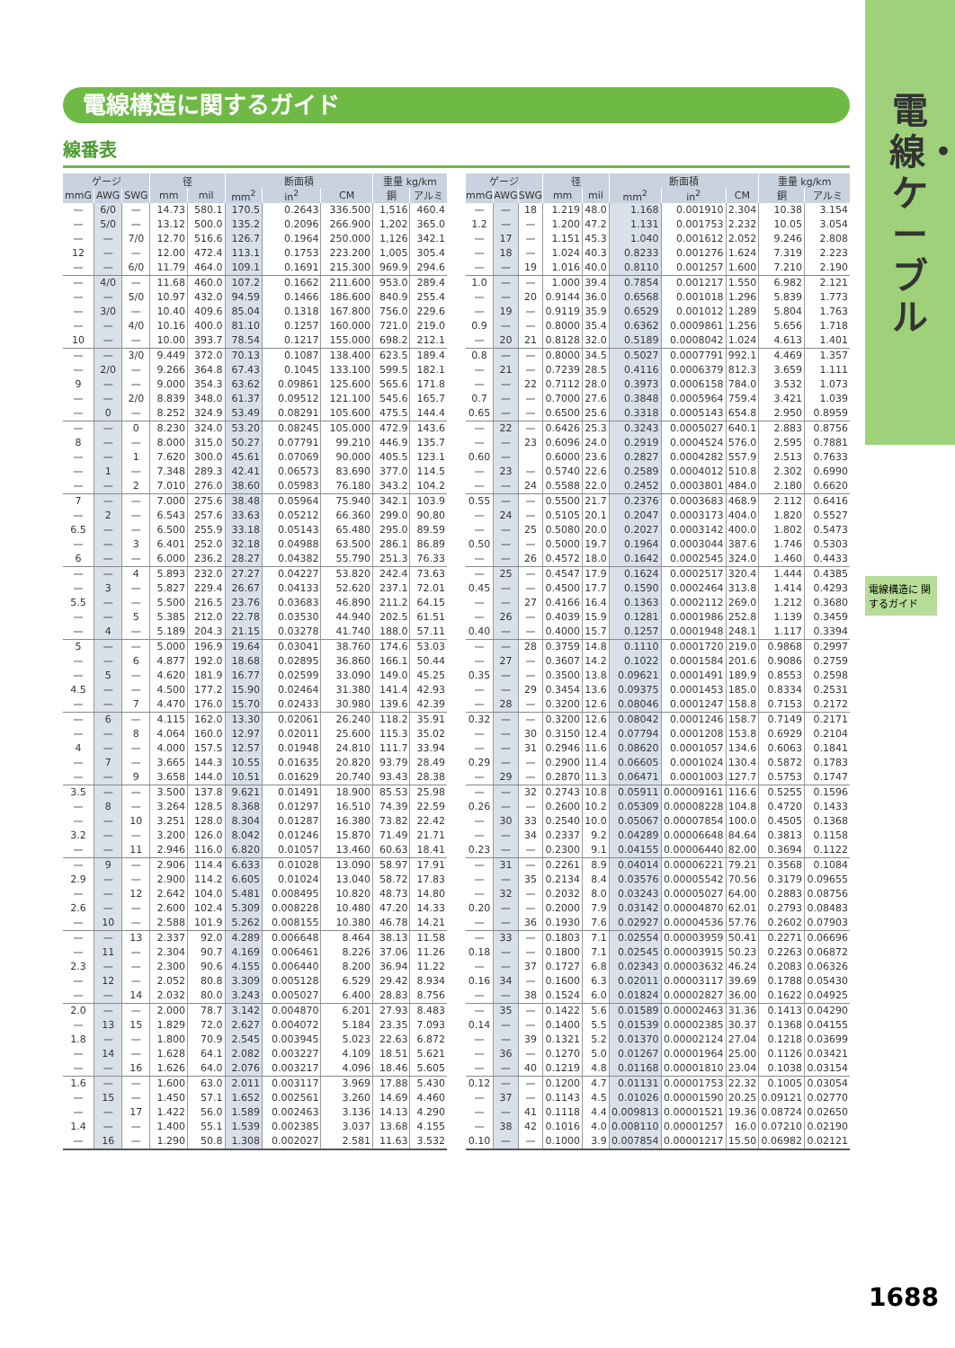電線構造に関するガイド
線番表
| ゲージ | | | 径 | | 断面積 | | | 重量 kg/km | |
| --- | --- | --- | --- | --- | --- | --- | --- | --- | --- |
| mmG | AWG | SWG | mm | mil | mm<sup>2</sup> | in<sup>2</sup> | CM | 銅 | アルミ |
| — | 6/0 | — | 14.73 | 580.1 | 170.5 | 0.2643 | 336.500 | 1,516 | 460.4 |
| — | 5/0 | — | 13.12 | 500.0 | 135.2 | 0.2096 | 266.900 | 1,202 | 365.0 |
| — | — | 7/0 | 12.70 | 516.6 | 126.7 | 0.1964 | 250.000 | 1,126 | 342.1 |
| 12 | — | — | 12.00 | 472.4 | 113.1 | 0.1753 | 223.200 | 1,005 | 305.4 |
| — | — | 6/0 | 11.79 | 464.0 | 109.1 | 0.1691 | 215.300 | 969.9 | 294.6 |
| — | 4/0 | — | 11.68 | 460.0 | 107.2 | 0.1662 | 211.600 | 953.0 | 289.4 |
| — | — | 5/0 | 10.97 | 432.0 | 94.59 | 0.1466 | 186.600 | 840.9 | 255.4 |
| — | 3/0 | — | 10.40 | 409.6 | 85.04 | 0.1318 | 167.800 | 756.0 | 229.6 |
| — | — | 4/0 | 10.16 | 400.0 | 81.10 | 0.1257 | 160.000 | 721.0 | 219.0 |
| 10 | — | — | 10.00 | 393.7 | 78.54 | 0.1217 | 155.000 | 698.2 | 212.1 |
| — | — | 3/0 | 9.449 | 372.0 | 70.13 | 0.1087 | 138.400 | 623.5 | 189.4 |
| — | 2/0 | — | 9.266 | 364.8 | 67.43 | 0.1045 | 133.100 | 599.5 | 182.1 |
| 9 | — | — | 9.000 | 354.3 | 63.62 | 0.09861 | 125.600 | 565.6 | 171.8 |
| — | — | 2/0 | 8.839 | 348.0 | 61.37 | 0.09512 | 121.100 | 545.6 | 165.7 |
| — | 0 | — | 8.252 | 324.9 | 53.49 | 0.08291 | 105.600 | 475.5 | 144.4 |
| — | — | 0 | 8.230 | 324.0 | 53.20 | 0.08245 | 105.000 | 472.9 | 143.6 |
| 8 | — | — | 8.000 | 315.0 | 50.27 | 0.07791 | 99.210 | 446.9 | 135.7 |
| — | — | 1 | 7.620 | 300.0 | 45.61 | 0.07069 | 90.000 | 405.5 | 123.1 |
| — | 1 | — | 7.348 | 289.3 | 42.41 | 0.06573 | 83.690 | 377.0 | 114.5 |
| — | — | 2 | 7.010 | 276.0 | 38.60 | 0.05983 | 76.180 | 343.2 | 104.2 |
| 7 | — | — | 7.000 | 275.6 | 38.48 | 0.05964 | 75.940 | 342.1 | 103.9 |
| — | 2 | — | 6.543 | 257.6 | 33.63 | 0.05212 | 66.360 | 299.0 | 90.80 |
| 6.5 | — | — | 6.500 | 255.9 | 33.18 | 0.05143 | 65.480 | 295.0 | 89.59 |
| — | — | 3 | 6.401 | 252.0 | 32.18 | 0.04988 | 63.500 | 286.1 | 86.89 |
| 6 | — | — | 6.000 | 236.2 | 28.27 | 0.04382 | 55.790 | 251.3 | 76.33 |
| — | — | 4 | 5.893 | 232.0 | 27.27 | 0.04227 | 53.820 | 242.4 | 73.63 |
| — | 3 | — | 5.827 | 229.4 | 26.67 | 0.04133 | 52.620 | 237.1 | 72.01 |
| 5.5 | — | — | 5.500 | 216.5 | 23.76 | 0.03683 | 46.890 | 211.2 | 64.15 |
| — | — | 5 | 5.385 | 212.0 | 22.78 | 0.03530 | 44.940 | 202.5 | 61.51 |
| — | 4 | — | 5.189 | 204.3 | 21.15 | 0.03278 | 41.740 | 188.0 | 57.11 |
| 5 | — | — | 5.000 | 196.9 | 19.64 | 0.03041 | 38.760 | 174.6 | 53.03 |
| — | — | 6 | 4.877 | 192.0 | 18.68 | 0.02895 | 36.860 | 166.1 | 50.44 |
| — | 5 | — | 4.620 | 181.9 | 16.77 | 0.02599 | 33.090 | 149.0 | 45.25 |
| 4.5 | — | — | 4.500 | 177.2 | 15.90 | 0.02464 | 31.380 | 141.4 | 42.93 |
| — | — | 7 | 4.470 | 176.0 | 15.70 | 0.02433 | 30.980 | 139.6 | 42.39 |
| — | 6 | — | 4.115 | 162.0 | 13.30 | 0.02061 | 26.240 | 118.2 | 35.91 |
| — | — | 8 | 4.064 | 160.0 | 12.97 | 0.02011 | 25.600 | 115.3 | 35.02 |
| 4 | — | — | 4.000 | 157.5 | 12.57 | 0.01948 | 24.810 | 111.7 | 33.94 |
| — | 7 | — | 3.665 | 144.3 | 10.55 | 0.01635 | 20.820 | 93.79 | 28.49 |
| — | — | 9 | 3.658 | 144.0 | 10.51 | 0.01629 | 20.740 | 93.43 | 28.38 |
| 3.5 | — | — | 3.500 | 137.8 | 9.621 | 0.01491 | 18.900 | 85.53 | 25.98 |
| — | 8 | — | 3.264 | 128.5 | 8.368 | 0.01297 | 16.510 | 74.39 | 22.59 |
| — | — | 10 | 3.251 | 128.0 | 8.304 | 0.01287 | 16.380 | 73.82 | 22.42 |
| 3.2 | — | — | 3.200 | 126.0 | 8.042 | 0.01246 | 15.870 | 71.49 | 21.71 |
| — | — | 11 | 2.946 | 116.0 | 6.820 | 0.01057 | 13.460 | 60.63 | 18.41 |
| — | 9 | — | 2.906 | 114.4 | 6.633 | 0.01028 | 13.090 | 58.97 | 17.91 |
| 2.9 | — | — | 2.900 | 114.2 | 6.605 | 0.01024 | 13.040 | 58.72 | 17.83 |
| — | — | 12 | 2.642 | 104.0 | 5.481 | 0.008495 | 10.820 | 48.73 | 14.80 |
| 2.6 | — | — | 2.600 | 102.4 | 5.309 | 0.008228 | 10.480 | 47.20 | 14.33 |
| — | 10 | — | 2.588 | 101.9 | 5.262 | 0.008155 | 10.380 | 46.78 | 14.21 |
| — | — | 13 | 2.337 | 92.0 | 4.289 | 0.006648 | 8.464 | 38.13 | 11.58 |
| — | 11 | — | 2.304 | 90.7 | 4.169 | 0.006461 | 8.226 | 37.06 | 11.26 |
| 2.3 | — | — | 2.300 | 90.6 | 4.155 | 0.006440 | 8.200 | 36.94 | 11.22 |
| — | 12 | — | 2.052 | 80.8 | 3.309 | 0.005128 | 6.529 | 29.42 | 8.934 |
| — | — | 14 | 2.032 | 80.0 | 3.243 | 0.005027 | 6.400 | 28.83 | 8.756 |
| 2.0 | — | — | 2.000 | 78.7 | 3.142 | 0.004870 | 6.201 | 27.93 | 8.483 |
| — | 13 | 15 | 1.829 | 72.0 | 2.627 | 0.004072 | 5.184 | 23.35 | 7.093 |
| 1.8 | — | — | 1.800 | 70.9 | 2.545 | 0.003945 | 5.023 | 22.63 | 6.872 |
| — | 14 | — | 1.628 | 64.1 | 2.082 | 0.003227 | 4.109 | 18.51 | 5.621 |
| — | — | 16 | 1.626 | 64.0 | 2.076 | 0.003217 | 4.096 | 18.46 | 5.605 |
| 1.6 | — | — | 1.600 | 63.0 | 2.011 | 0.003117 | 3.969 | 17.88 | 5.430 |
| — | 15 | — | 1.450 | 57.1 | 1.652 | 0.002561 | 3.260 | 14.69 | 4.460 |
| — | — | 17 | 1.422 | 56.0 | 1.589 | 0.002463 | 3.136 | 14.13 | 4.290 |
| 1.4 | — | — | 1.400 | 55.1 | 1.539 | 0.002385 | 3.037 | 13.68 | 4.155 |
| — | 16 | — | 1.290 | 50.8 | 1.308 | 0.002027 | 2.581 | 11.63 | 3.532 |
| ゲージ | | | 径 | | 断面積 | | | 重量 kg/km | |
| --- | --- | --- | --- | --- | --- | --- | --- | --- | --- |
| mmG | AWG | SWG | mm | mil | mm<sup>2</sup> | in<sup>2</sup> | CM | 銅 | アルミ |
| — | — | 18 | 1.219 | 48.0 | 1.168 | 0.001910 | 2.304 | 10.38 | 3.154 |
| 1.2 | — | — | 1.200 | 47.2 | 1.131 | 0.001753 | 2.232 | 10.05 | 3.054 |
| — | 17 | — | 1.151 | 45.3 | 1.040 | 0.001612 | 2.052 | 9.246 | 2.808 |
| — | 18 | — | 1.024 | 40.3 | 0.8233 | 0.001276 | 1.624 | 7.319 | 2.223 |
| — | — | 19 | 1.016 | 40.0 | 0.8110 | 0.001257 | 1.600 | 7.210 | 2.190 |
| 1.0 | — | — | 1.000 | 39.4 | 0.7854 | 0.001217 | 1.550 | 6.982 | 2.121 |
| — | — | 20 | 0.9144 | 36.0 | 0.6568 | 0.001018 | 1.296 | 5.839 | 1.773 |
| — | 19 | — | 0.9119 | 35.9 | 0.6529 | 0.001012 | 1.289 | 5.804 | 1.763 |
| 0.9 | — | — | 0.8000 | 35.4 | 0.6362 | 0.0009861 | 1.256 | 5.656 | 1.718 |
| — | 20 | 21 | 0.8128 | 32.0 | 0.5189 | 0.0008042 | 1.024 | 4.613 | 1.401 |
| 0.8 | — | — | 0.8000 | 34.5 | 0.5027 | 0.0007791 | 992.1 | 4.469 | 1.357 |
| — | 21 | — | 0.7239 | 28.5 | 0.4116 | 0.0006379 | 812.3 | 3.659 | 1.111 |
| — | — | 22 | 0.7112 | 28.0 | 0.3973 | 0.0006158 | 784.0 | 3.532 | 1.073 |
| 0.7 | — | — | 0.7000 | 27.6 | 0.3848 | 0.0005964 | 759.4 | 3.421 | 1.039 |
| 0.65 | — | — | 0.6500 | 25.6 | 0.3318 | 0.0005143 | 654.8 | 2.950 | 0.8959 |
| — | 22 | — | 0.6426 | 25.3 | 0.3243 | 0.0005027 | 640.1 | 2.883 | 0.8756 |
| — | — | 23 | 0.6096 | 24.0 | 0.2919 | 0.0004524 | 576.0 | 2.595 | 0.7881 |
| 0.60 | — | | 0.6000 | 23.6 | 0.2827 | 0.0004282 | 557.9 | 2.513 | 0.7633 |
| — | 23 | — | 0.5740 | 22.6 | 0.2589 | 0.0004012 | 510.8 | 2.302 | 0.6990 |
| — | — | 24 | 0.5588 | 22.0 | 0.2452 | 0.0003801 | 484.0 | 2.180 | 0.6620 |
| 0.55 | — | — | 0.5500 | 21.7 | 0.2376 | 0.0003683 | 468.9 | 2.112 | 0.6416 |
| — | 24 | — | 0.5105 | 20.1 | 0.2047 | 0.0003173 | 404.0 | 1.820 | 0.5527 |
| — | — | 25 | 0.5080 | 20.0 | 0.2027 | 0.0003142 | 400.0 | 1.802 | 0.5473 |
| 0.50 | — | — | 0.5000 | 19.7 | 0.1964 | 0.0003044 | 387.6 | 1.746 | 0.5303 |
| — | — | 26 | 0.4572 | 18.0 | 0.1642 | 0.0002545 | 324.0 | 1.460 | 0.4433 |
| — | 25 | — | 0.4547 | 17.9 | 0.1624 | 0.0002517 | 320.4 | 1.444 | 0.4385 |
| 0.45 | — | — | 0.4500 | 17.7 | 0.1590 | 0.0002464 | 313.8 | 1.414 | 0.4293 |
| — | — | 27 | 0.4166 | 16.4 | 0.1363 | 0.0002112 | 269.0 | 1.212 | 0.3680 |
| — | 26 | — | 0.4039 | 15.9 | 0.1281 | 0.0001986 | 252.8 | 1.139 | 0.3459 |
| 0.40 | — | — | 0.4000 | 15.7 | 0.1257 | 0.0001948 | 248.1 | 1.117 | 0.3394 |
| — | — | 28 | 0.3759 | 14.8 | 0.1110 | 0.0001720 | 219.0 | 0.9868 | 0.2997 |
| — | 27 | — | 0.3607 | 14.2 | 0.1022 | 0.0001584 | 201.6 | 0.9086 | 0.2759 |
| 0.35 | — | — | 0.3500 | 13.8 | 0.09621 | 0.0001491 | 189.9 | 0.8553 | 0.2598 |
| — | — | 29 | 0.3454 | 13.6 | 0.09375 | 0.0001453 | 185.0 | 0.8334 | 0.2531 |
| — | 28 | — | 0.3200 | 12.6 | 0.08046 | 0.0001247 | 158.8 | 0.7153 | 0.2172 |
| 0.32 | — | — | 0.3200 | 12.6 | 0.08042 | 0.0001246 | 158.7 | 0.7149 | 0.2171 |
| — | — | 30 | 0.3150 | 12.4 | 0.07794 | 0.0001208 | 153.8 | 0.6929 | 0.2104 |
| — | — | 31 | 0.2946 | 11.6 | 0.08620 | 0.0001057 | 134.6 | 0.6063 | 0.1841 |
| 0.29 | — | — | 0.2900 | 11.4 | 0.06605 | 0.0001024 | 130.4 | 0.5872 | 0.1783 |
| — | 29 | — | 0.2870 | 11.3 | 0.06471 | 0.0001003 | 127.7 | 0.5753 | 0.1747 |
| — | — | 32 | 0.2743 | 10.8 | 0.05911 | 0.00009161 | 116.6 | 0.5255 | 0.1596 |
| 0.26 | — | — | 0.2600 | 10.2 | 0.05309 | 0.00008228 | 104.8 | 0.4720 | 0.1433 |
| — | 30 | 33 | 0.2540 | 10.0 | 0.05067 | 0.00007854 | 100.0 | 0.4505 | 0.1368 |
| — | — | 34 | 0.2337 | 9.2 | 0.04289 | 0.00006648 | 84.64 | 0.3813 | 0.1158 |
| 0.23 | — | — | 0.2300 | 9.1 | 0.04155 | 0.00006440 | 82.00 | 0.3694 | 0.1122 |
| — | 31 | — | 0.2261 | 8.9 | 0.04014 | 0.00006221 | 79.21 | 0.3568 | 0.1084 |
| — | — | 35 | 0.2134 | 8.4 | 0.03576 | 0.00005542 | 70.56 | 0.3179 | 0.09655 |
| — | 32 | — | 0.2032 | 8.0 | 0.03243 | 0.00005027 | 64.00 | 0.2883 | 0.08756 |
| 0.20 | — | — | 0.2000 | 7.9 | 0.03142 | 0.00004870 | 62.01 | 0.2793 | 0.08483 |
| — | — | 36 | 0.1930 | 7.6 | 0.02927 | 0.00004536 | 57.76 | 0.2602 | 0.07903 |
| — | 33 | — | 0.1803 | 7.1 | 0.02554 | 0.00003959 | 50.41 | 0.2271 | 0.06696 |
| 0.18 | — | — | 0.1800 | 7.1 | 0.02545 | 0.00003915 | 50.23 | 0.2263 | 0.06872 |
| — | — | 37 | 0.1727 | 6.8 | 0.02343 | 0.00003632 | 46.24 | 0.2083 | 0.06326 |
| 0.16 | 34 | — | 0.1600 | 6.3 | 0.02011 | 0.00003117 | 39.69 | 0.1788 | 0.05430 |
| — | — | 38 | 0.1524 | 6.0 | 0.01824 | 0.00002827 | 36.00 | 0.1622 | 0.04925 |
| — | 35 | — | 0.1422 | 5.6 | 0.01589 | 0.00002463 | 31.36 | 0.1413 | 0.04290 |
| 0.14 | — | — | 0.1400 | 5.5 | 0.01539 | 0.00002385 | 30.37 | 0.1368 | 0.04155 |
| — | — | 39 | 0.1321 | 5.2 | 0.01370 | 0.00002124 | 27.04 | 0.1218 | 0.03699 |
| — | 36 | — | 0.1270 | 5.0 | 0.01267 | 0.00001964 | 25.00 | 0.1126 | 0.03421 |
| — | — | 40 | 0.1219 | 4.8 | 0.01168 | 0.00001810 | 23.04 | 0.1038 | 0.03154 |
| 0.12 | — | — | 0.1200 | 4.7 | 0.01131 | 0.00001753 | 22.32 | 0.1005 | 0.03054 |
| — | 37 | — | 0.1143 | 4.5 | 0.01026 | 0.00001590 | 20.25 | 0.09121 | 0.02770 |
| — | — | 41 | 0.1118 | 4.4 | 0.009813 | 0.00001521 | 19.36 | 0.08724 | 0.02650 |
| — | 38 | 42 | 0.1016 | 4.0 | 0.008110 | 0.00001257 | 16.0 | 0.07210 | 0.02190 |
| 0.10 | — | — | 0.1000 | 3.9 | 0.007854 | 0.00001217 | 15.50 | 0.06982 | 0.02121 |
電線・ケーブル
電線構造に 関するガイド
1688